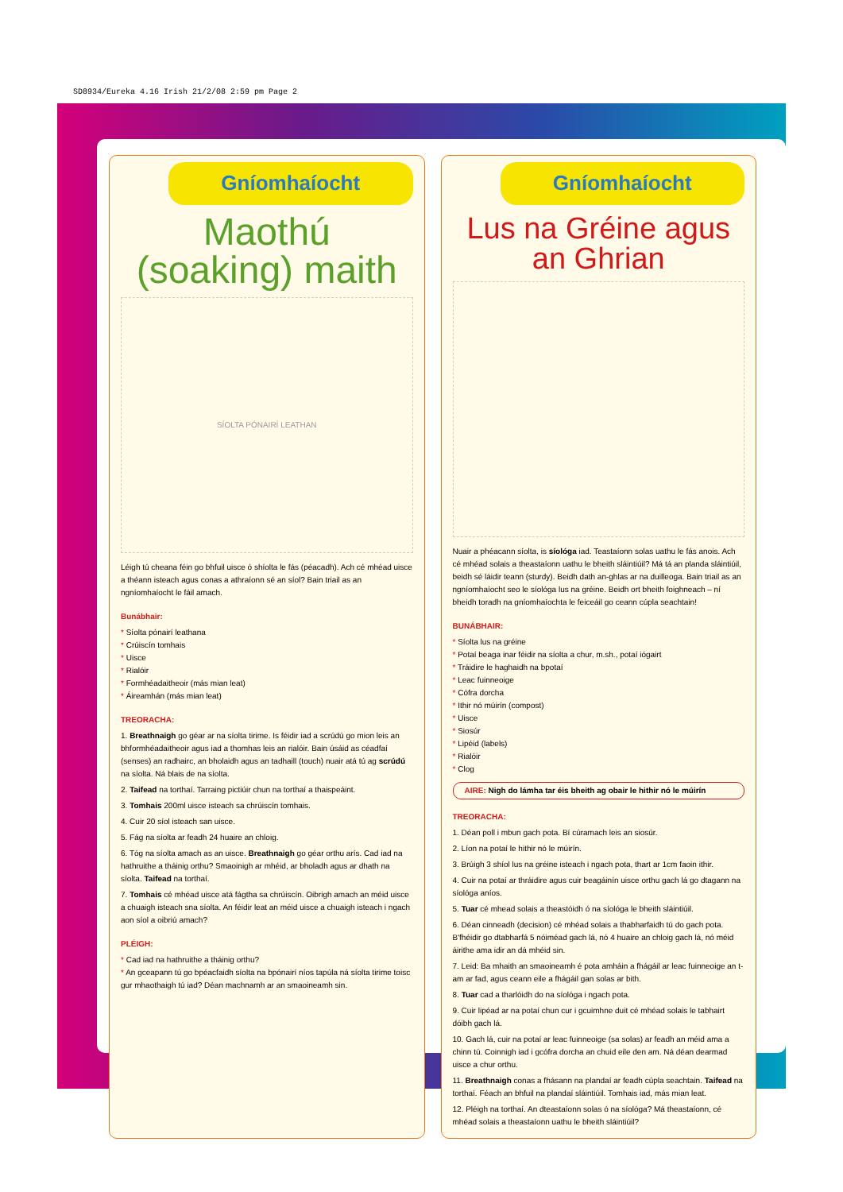SD8934/Eureka 4.16 Irish 21/2/08 2:59 pm Page 2
Gníomhaíocht
Maothú (soaking) maith
SÍOLTA PÓNAIRÍ LEATHAN
Léigh tú cheana féin go bhfuil uisce ó shíolta le fás (péacadh). Ach cé mhéad uisce a théann isteach agus conas a athraíonn sé an síol? Bain triail as an ngníomhaíocht le fáil amach.
Bunábhair:
* Síolta pónairí leathana
* Crúiscín tomhais
* Uisce
* Rialóir
* Formhéadaitheoir (más mian leat)
* Áireamhán (más mian leat)
TREORACHA:
1. Breathnaigh go géar ar na síolta tirime. Is féidir iad a scrúdú go mion leis an bhformhéadaitheoir agus iad a thomhas leis an rialóir. Bain úsáid as céadfaí (senses) an radhairc, an bholaidh agus an tadhaill (touch) nuair atá tú ag scrúdú na síolta. Ná blais de na síolta.
2. Taifead na torthaí. Tarraing pictiúir chun na torthaí a thaispeáint.
3. Tomhais 200ml uisce isteach sa chrúiscín tomhais.
4. Cuir 20 síol isteach san uisce.
5. Fág na síolta ar feadh 24 huaire an chloig.
6. Tóg na síolta amach as an uisce. Breathnaigh go géar orthu arís. Cad iad na hathruithe a tháinig orthu? Smaoinigh ar mhéid, ar bholadh agus ar dhath na síolta. Taifead na torthaí.
7. Tomhais cé mhéad uisce atá fágtha sa chrúiscín. Oibrigh amach an méid uisce a chuaigh isteach sna síolta. An féidir leat an méid uisce a chuaigh isteach i ngach aon síol a oibriú amach?
PLÉIGH:
* Cad iad na hathruithe a tháinig orthu?
* An gceapann tú go bpéacfaidh síolta na bpónairí níos tapúla ná síolta tirime toisc gur mhaothaigh tú iad? Déan machnamh ar an smaoineamh sin.
Gníomhaíocht
Lus na Gréine agus an Ghrian
Nuair a phéacann síolta, is síológa iad. Teastaíonn solas uathu le fás anois. Ach cé mhéad solais a theastaíonn uathu le bheith sláintiúil? Má tá an planda sláintiúil, beidh sé láidir teann (sturdy). Beidh dath an-ghlas ar na duilleoga. Bain triail as an ngníomhaíocht seo le síológa lus na gréine. Beidh ort bheith foighneach – ní bheidh toradh na gníomhaíochta le feiceáil go ceann cúpla seachtain!
BUNÁBHAIR:
* Síolta lus na gréine
* Potaí beaga inar féidir na síolta a chur, m.sh., potaí iógairt
* Tráidire le haghaidh na bpotaí
* Leac fuinneoige
* Cófra dorcha
* Ithir nó múirín (compost)
* Uisce
* Siosúr
* Lipéid (labels)
* Rialóir
* Clog
AIRE: Nigh do lámha tar éis bheith ag obair le hithir nó le múirín
TREORACHA:
1. Déan poll i mbun gach pota. Bí cúramach leis an siosúr.
2. Líon na potaí le hithir nó le múirín.
3. Brúigh 3 shíol lus na gréine isteach i ngach pota, thart ar 1cm faoin ithir.
4. Cuir na potaí ar thráidire agus cuir beagáinín uisce orthu gach lá go dtagann na síológa aníos.
5. Tuar cé mhead solais a theastóidh ó na síológa le bheith sláintiúil.
6. Déan cinneadh (decision) cé mhéad solais a thabharfaidh tú do gach pota. B'fhéidir go dtabharfá 5 nóiméad gach lá, nó 4 huaire an chloig gach lá, nó méid áirithe ama idir an dá mhéid sin.
7. Leid: Ba mhaith an smaoineamh é pota amháin a fhágáil ar leac fuinneoige an t-am ar fad, agus ceann eile a fhágáil gan solas ar bith.
8. Tuar cad a tharlóidh do na síológa i ngach pota.
9. Cuir lipéad ar na potaí chun cur i gcuimhne duit cé mhéad solais le tabhairt dóibh gach lá.
10. Gach lá, cuir na potaí ar leac fuinneoige (sa solas) ar feadh an méid ama a chinn tú. Coinnigh iad i gcófra dorcha an chuid eile den am. Ná déan dearmad uisce a chur orthu.
11. Breathnaigh conas a fhásann na plandaí ar feadh cúpla seachtain. Taifead na torthaí. Féach an bhfuil na plandaí sláintiúil. Tomhais iad, más mian leat.
12. Pléigh na torthaí. An dteastaíonn solas ó na síológa? Má theastaíonn, cé mhéad solais a theastaíonn uathu le bheith sláintiúil?